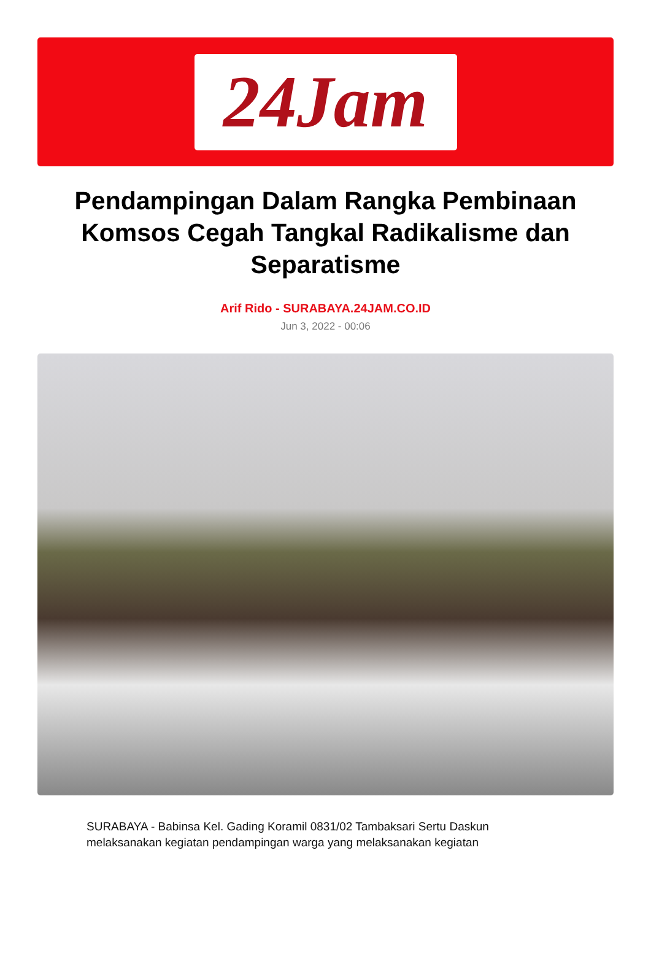24Jam
Pendampingan Dalam Rangka Pembinaan Komsos Cegah Tangkal Radikalisme dan Separatisme
Arif Rido - SURABAYA.24JAM.CO.ID
Jun 3, 2022 - 00:06
SURABAYA - Babinsa Kel. Gading Koramil 0831/02 Tambaksari Sertu Daskun melaksanakan kegiatan pendampingan warga yang melaksanakan kegiatan